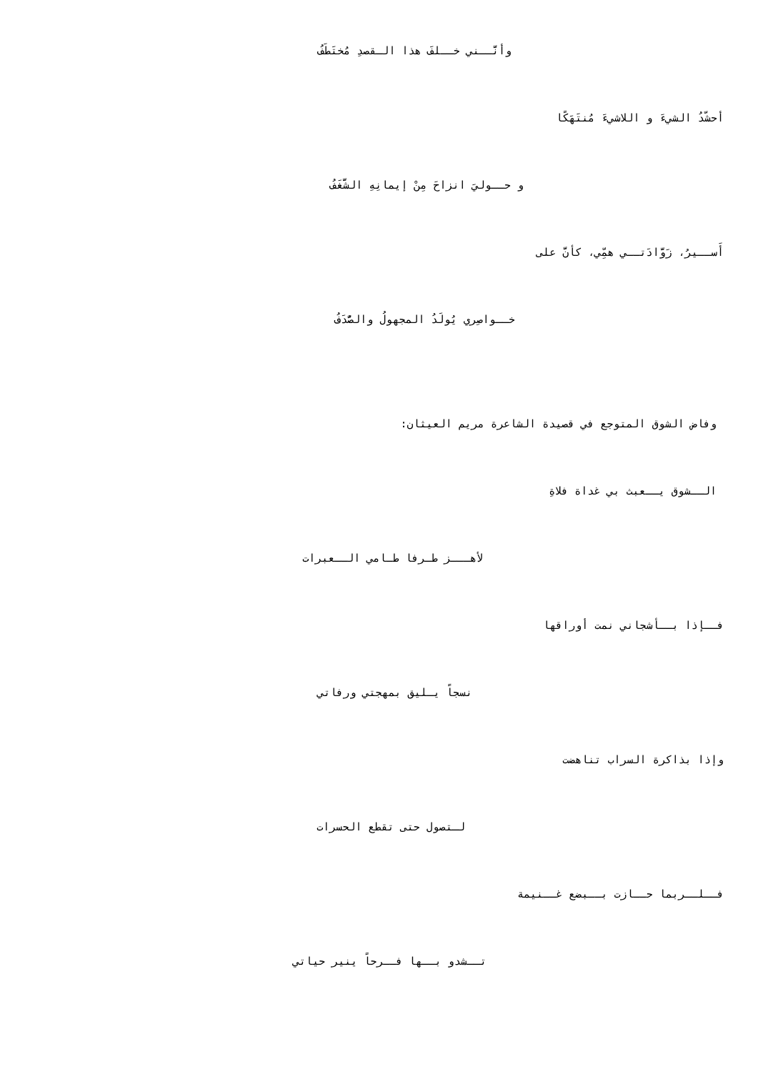وأنَّــني خــلفَ هذا الـقصدِ مُختَطَفُ
أحشّدُ الشيءَ و اللاشيءَ مُنتَهَكًا
و حــوليَ انزاحَ مِنْ إيمانِهِ الشَّغَفُ
أَســيرُ، زَوَّادَتــي همِّي، كأنَّ على
خــواصِري يُولَدُ المجهولُ والصُّدَفُ
وفاض الشوق المتوجع في قصيدة الشاعرة مريم العيثان:
الــشوق يــعبث بي غداة فلاةِ
لأهـــز طـرفا طـامي الــعبرات
فــإذا بــأشجاني نمت أوراقها
نسجاً يـليق بمهجتي ورفاتي
وإذا بذاكرة السراب تناهضت
لـتصول حتى تقطع الحسرات
فــلــربما حــازت بــبضع غــنيمة
تــشدو بــها فــرحاً ينير حياتي